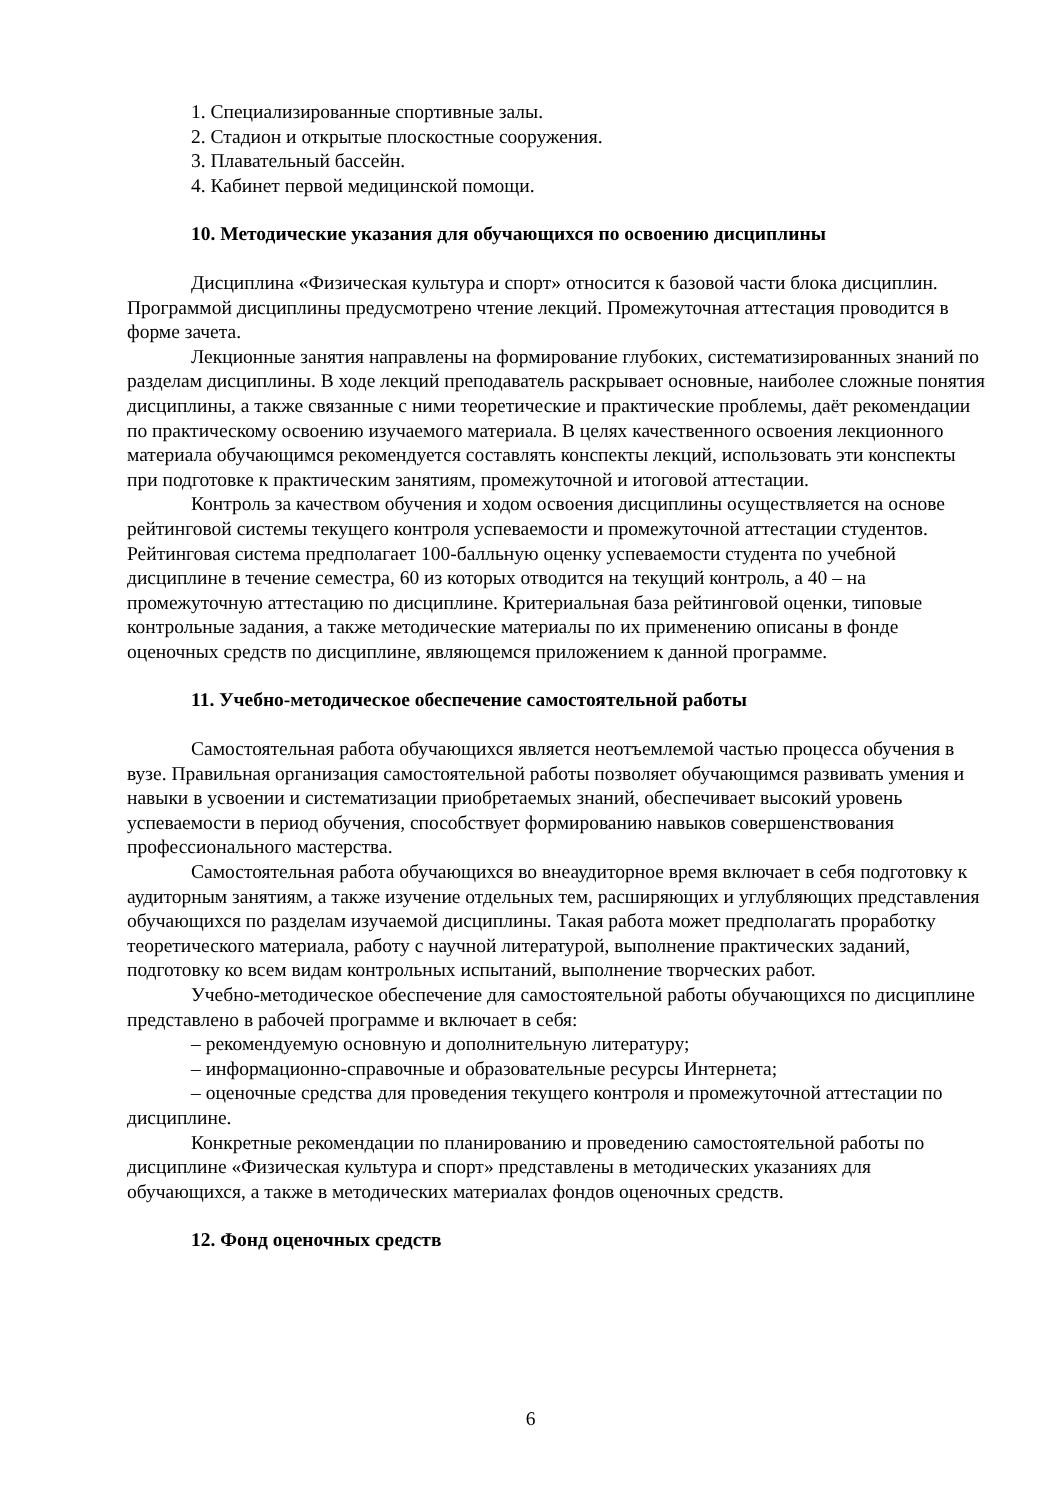1. Специализированные спортивные залы.
2. Стадион и открытые плоскостные сооружения.
3. Плавательный бассейн.
4. Кабинет первой медицинской помощи.
10. Методические указания для обучающихся по освоению дисциплины
Дисциплина «Физическая культура и спорт» относится к базовой части блока дисциплин. Программой дисциплины предусмотрено чтение лекций. Промежуточная аттестация проводится в форме зачета.
Лекционные занятия направлены на формирование глубоких, систематизированных знаний по разделам дисциплины. В ходе лекций преподаватель раскрывает основные, наиболее сложные понятия дисциплины, а также связанные с ними теоретические и практические проблемы, даёт рекомендации по практическому освоению изучаемого материала. В целях качественного освоения лекционного материала обучающимся рекомендуется составлять конспекты лекций, использовать эти конспекты при подготовке к практическим занятиям, промежуточной и итоговой аттестации.
Контроль за качеством обучения и ходом освоения дисциплины осуществляется на основе рейтинговой системы текущего контроля успеваемости и промежуточной аттестации студентов. Рейтинговая система предполагает 100-балльную оценку успеваемости студента по учебной дисциплине в течение семестра, 60 из которых отводится на текущий контроль, а 40 – на промежуточную аттестацию по дисциплине. Критериальная база рейтинговой оценки, типовые контрольные задания, а также методические материалы по их применению описаны в фонде оценочных средств по дисциплине, являющемся приложением к данной программе.
11. Учебно-методическое обеспечение самостоятельной работы
Самостоятельная работа обучающихся является неотъемлемой частью процесса обучения в вузе. Правильная организация самостоятельной работы позволяет обучающимся развивать умения и навыки в усвоении и систематизации приобретаемых знаний, обеспечивает высокий уровень успеваемости в период обучения, способствует формированию навыков совершенствования профессионального мастерства.
Самостоятельная работа обучающихся во внеаудиторное время включает в себя подготовку к аудиторным занятиям, а также изучение отдельных тем, расширяющих и углубляющих представления обучающихся по разделам изучаемой дисциплины. Такая работа может предполагать проработку теоретического материала, работу с научной литературой, выполнение практических заданий, подготовку ко всем видам контрольных испытаний, выполнение творческих работ.
Учебно-методическое обеспечение для самостоятельной работы обучающихся по дисциплине представлено в рабочей программе и включает в себя:
– рекомендуемую основную и дополнительную литературу;
– информационно-справочные и образовательные ресурсы Интернета;
– оценочные средства для проведения текущего контроля и промежуточной аттестации по дисциплине.
Конкретные рекомендации по планированию и проведению самостоятельной работы по дисциплине «Физическая культура и спорт» представлены в методических указаниях для обучающихся, а также в методических материалах фондов оценочных средств.
12. Фонд оценочных средств
6